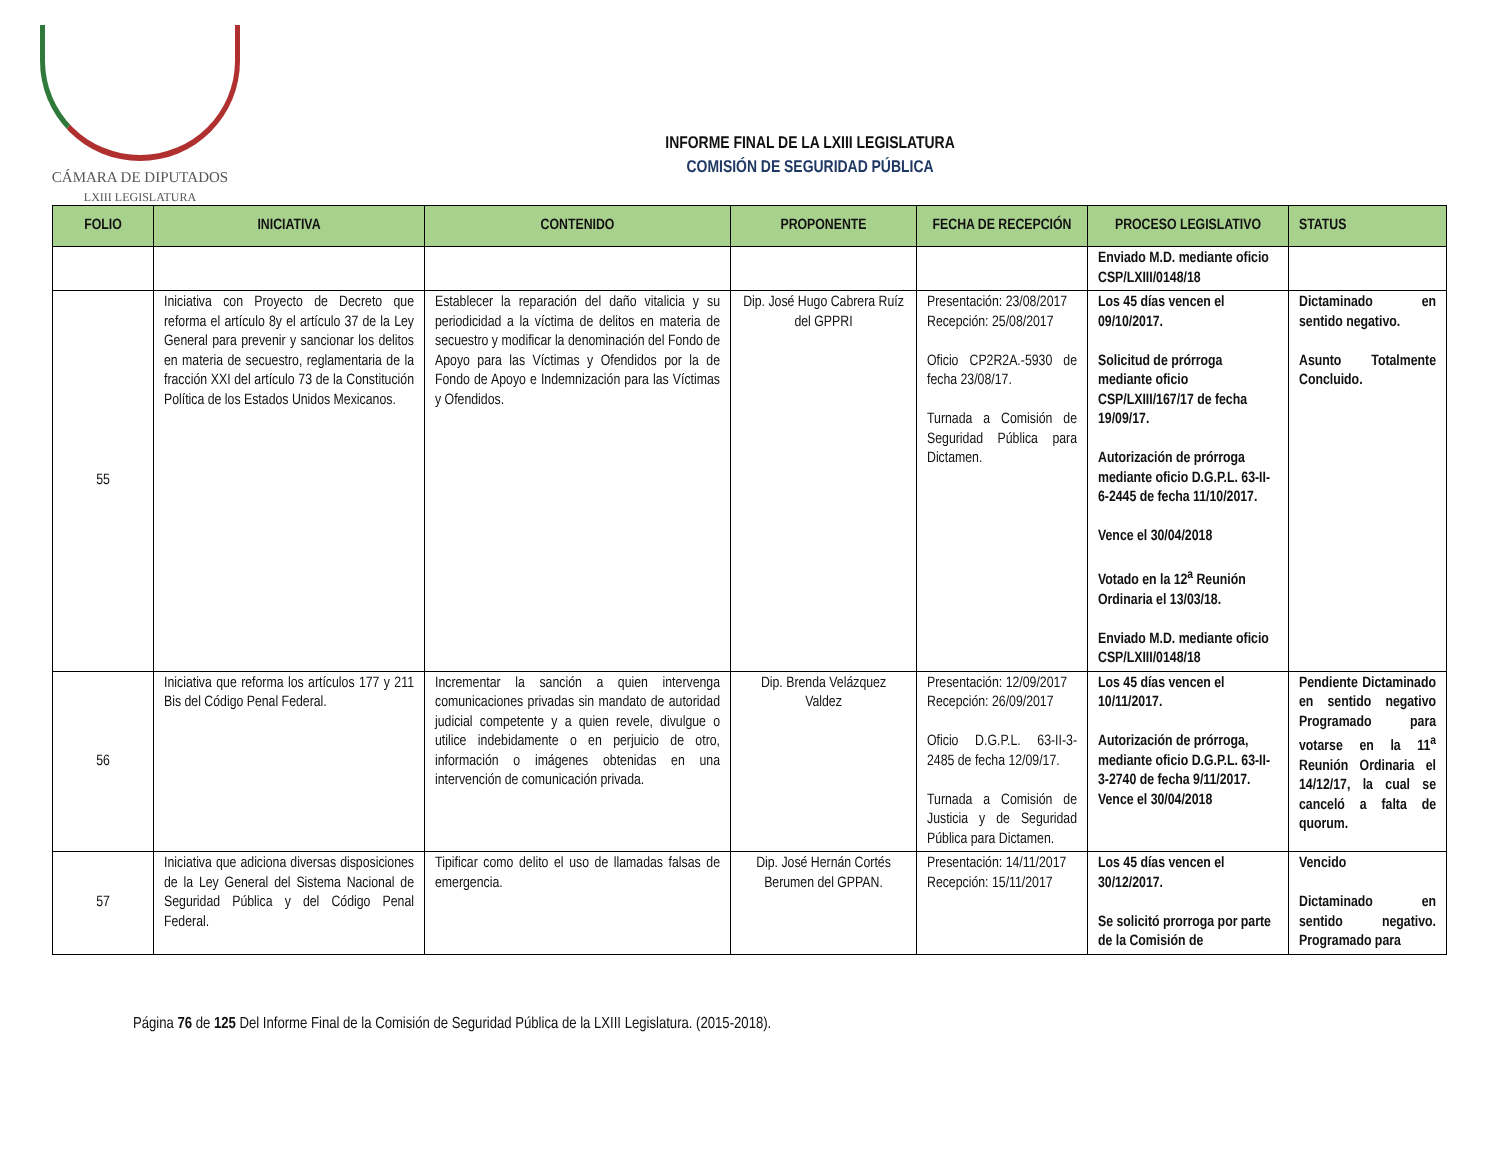CÁMARA DE DIPUTADOS
LXIII LEGISLATURA
INFORME FINAL DE LA LXIII LEGISLATURA
COMISIÓN DE SEGURIDAD PÚBLICA
| FOLIO | INICIATIVA | CONTENIDO | PROPONENTE | FECHA DE RECEPCIÓN | PROCESO LEGISLATIVO | STATUS |
| --- | --- | --- | --- | --- | --- | --- |
| | | | | | Enviado M.D. mediante oficio CSP/LXIII/0148/18 | |
| 55 | Iniciativa con Proyecto de Decreto que reforma el artículo 8y el artículo 37 de la Ley General para prevenir y sancionar los delitos en materia de secuestro, reglamentaria de la fracción XXI del artículo 73 de la Constitución Política de los Estados Unidos Mexicanos. | Establecer la reparación del daño vitalicia y su periodicidad a la víctima de delitos en materia de secuestro y modificar la denominación del Fondo de Apoyo para las Víctimas y Ofendidos por la de Fondo de Apoyo e Indemnización para las Víctimas y Ofendidos. | Dip. José Hugo Cabrera Ruíz del GPPRI | Presentación: 23/08/2017 Recepción: 25/08/2017 Oficio CP2R2A.-5930 de fecha 23/08/17. Turnada a Comisión de Seguridad Pública para Dictamen. | Los 45 días vencen el 09/10/2017. Solicitud de prórroga mediante oficio CSP/LXIII/167/17 de fecha 19/09/17. Autorización de prórroga mediante oficio D.G.P.L. 63-II-6-2445 de fecha 11/10/2017. Vence el 30/04/2018 Votado en la 12<sup>a</sup> Reunión Ordinaria el 13/03/18. Enviado M.D. mediante oficio CSP/LXIII/0148/18 | Dictaminado en sentido negativo. Asunto Totalmente Concluido. |
| 56 | Iniciativa que reforma los artículos 177 y 211 Bis del Código Penal Federal. | Incrementar la sanción a quien intervenga comunicaciones privadas sin mandato de autoridad judicial competente y a quien revele, divulgue o utilice indebidamente o en perjuicio de otro, información o imágenes obtenidas en una intervención de comunicación privada. | Dip. Brenda Velázquez Valdez | Presentación: 12/09/2017 Recepción: 26/09/2017 Oficio D.G.P.L. 63-II-3-2485 de fecha 12/09/17. Turnada a Comisión de Justicia y de Seguridad Pública para Dictamen. | Los 45 días vencen el 10/11/2017. Autorización de prórroga, mediante oficio D.G.P.L. 63-II-3-2740 de fecha 9/11/2017. Vence el 30/04/2018 | Pendiente Dictaminado en sentido negativo Programado para votarse en la 11<sup>a</sup> Reunión Ordinaria el 14/12/17, la cual se canceló a falta de quorum. |
| 57 | Iniciativa que adiciona diversas disposiciones de la Ley General del Sistema Nacional de Seguridad Pública y del Código Penal Federal. | Tipificar como delito el uso de llamadas falsas de emergencia. | Dip. José Hernán Cortés Berumen del GPPAN. | Presentación: 14/11/2017 Recepción: 15/11/2017 | Los 45 días vencen el 30/12/2017. Se solicitó prorroga por parte de la Comisión de | Vencido Dictaminado en sentido negativo. Programado para |
Página 76 de 125 Del Informe Final de la Comisión de Seguridad Pública de la LXIII Legislatura. (2015-2018).